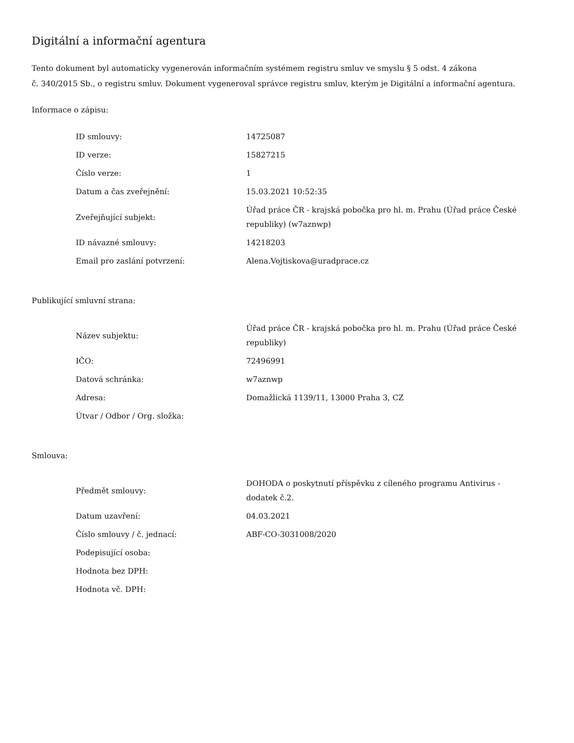Digitální a informační agentura
Tento dokument byl automaticky vygenerován informačním systémem registru smluv ve smyslu § 5 odst. 4 zákona
č. 340/2015 Sb., o registru smluv. Dokument vygeneroval správce registru smluv, kterým je Digitální a informační agentura.
Informace o zápisu:
| ID smlouvy: | 14725087 |
| ID verze: | 15827215 |
| Číslo verze: | 1 |
| Datum a čas zveřejnění: | 15.03.2021 10:52:35 |
| Zveřejňující subjekt: | Úřad práce ČR - krajská pobočka pro hl. m. Prahu (Úřad práce České republiky) (w7aznwp) |
| ID návazné smlouvy: | 14218203 |
| Email pro zaslání potvrzení: | Alena.Vojtiskova@uradprace.cz |
Publikující smluvní strana:
| Název subjektu: | Úřad práce ČR - krajská pobočka pro hl. m. Prahu (Úřad práce České republiky) |
| IČO: | 72496991 |
| Datová schránka: | w7aznwp |
| Adresa: | Domažlická 1139/11, 13000 Praha 3, CZ |
| Útvar / Odbor / Org. složka: | |
Smlouva:
| Předmět smlouvy: | DOHODA o poskytnutí příspěvku z cíleného programu Antivirus - dodatek č.2. |
| Datum uzavření: | 04.03.2021 |
| Číslo smlouvy / č. jednací: | ABF-CO-3031008/2020 |
| Podepisující osoba: | |
| Hodnota bez DPH: | |
| Hodnota vč. DPH: | |